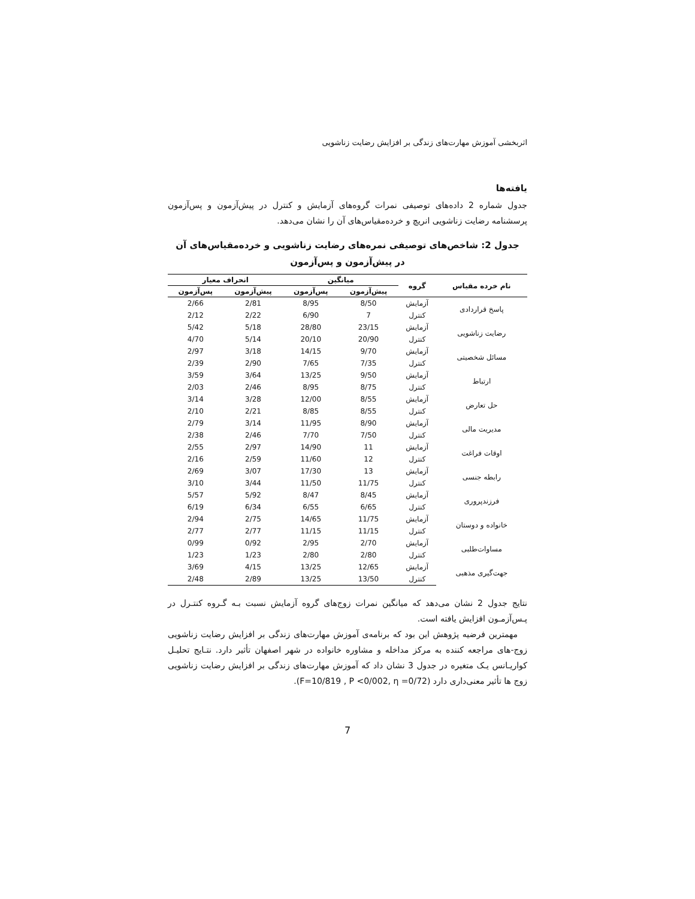اثربخشی آموزش مهارت‌های زندگی بر افزایش رضایت زناشویی
یافته‌ها
جدول شماره 2 داده‌های توصیفی نمرات گروه‌های آزمایش و کنترل در پیش‌آزمون و پس‌آزمون پرسشنامه رضایت زناشویی انریچ و خرده‌مقیاس‌های آن را نشان می‌دهد.
جدول 2: شاخص‌های توصیفی نمره‌های رضایت زناشویی و خرده‌مقیاس‌های آن
در پیش‌آزمون و پس‌آزمون
| نام خرده مقیاس | گروه | میانگین | | انحراف معیار | |
| --- | --- | --- | --- | --- | --- |
| | | پیش‌آزمون | پس‌آزمون | پیش‌آزمون | پس‌آزمون |
| پاسخ قراردادی | آزمایش | 8/50 | 8/95 | 2/81 | 2/66 |
| | کنترل | 7 | 6/90 | 2/22 | 2/12 |
| رضایت زناشویی | آزمایش | 23/15 | 28/80 | 5/18 | 5/42 |
| | کنترل | 20/90 | 20/10 | 5/14 | 4/70 |
| مسائل شخصیتی | آزمایش | 9/70 | 14/15 | 3/18 | 2/97 |
| | کنترل | 7/35 | 7/65 | 2/90 | 2/39 |
| ارتباط | آزمایش | 9/50 | 13/25 | 3/64 | 3/59 |
| | کنترل | 8/75 | 8/95 | 2/46 | 2/03 |
| حل تعارض | آزمایش | 8/55 | 12/00 | 3/28 | 3/14 |
| | کنترل | 8/55 | 8/85 | 2/21 | 2/10 |
| مدیریت مالی | آزمایش | 8/90 | 11/95 | 3/14 | 2/79 |
| | کنترل | 7/50 | 7/70 | 2/46 | 2/38 |
| اوقات فراغت | آزمایش | 11 | 14/90 | 2/97 | 2/55 |
| | کنترل | 12 | 11/60 | 2/59 | 2/16 |
| رابطه جنسی | آزمایش | 13 | 17/30 | 3/07 | 2/69 |
| | کنترل | 11/75 | 11/50 | 3/44 | 3/10 |
| فرزندپروری | آزمایش | 8/45 | 8/47 | 5/92 | 5/57 |
| | کنترل | 6/65 | 6/55 | 6/34 | 6/19 |
| خانواده و دوستان | آزمایش | 11/75 | 14/65 | 2/75 | 2/94 |
| | کنترل | 11/15 | 11/15 | 2/77 | 2/77 |
| مساوات‌طلبی | آزمایش | 2/70 | 2/95 | 0/92 | 0/99 |
| | کنترل | 2/80 | 2/80 | 1/23 | 1/23 |
| جهت‌گیری مذهبی | آزمایش | 12/65 | 13/25 | 4/15 | 3/69 |
| | کنترل | 13/50 | 13/25 | 2/89 | 2/48 |
نتایج جدول 2 نشان می‌دهد که میانگین نمرات زوج‌های گروه آزمایش نسبت بـه گـروه کنتـرل در پـس‌آزمـون افزایش یافته است.
مهمترین فرضیه پژوهش این بود که برنامه‌ی آموزش مهارت‌های زندگی بر افزایش رضایت زناشویی زوج-های مراجعه کننده به مرکز مداخله و مشاوره خانواده در شهر اصفهان تأثیر دارد. نتـایج تحلیـل کواریـانس یـک متغیره در جدول 3 نشان داد که آموزش مهارت‌های زندگی بر افزایش رضایت زناشویی زوج ها تأثیر معنی‌داری دارد (F=10/819 , P <0/002, η =0/72).
7